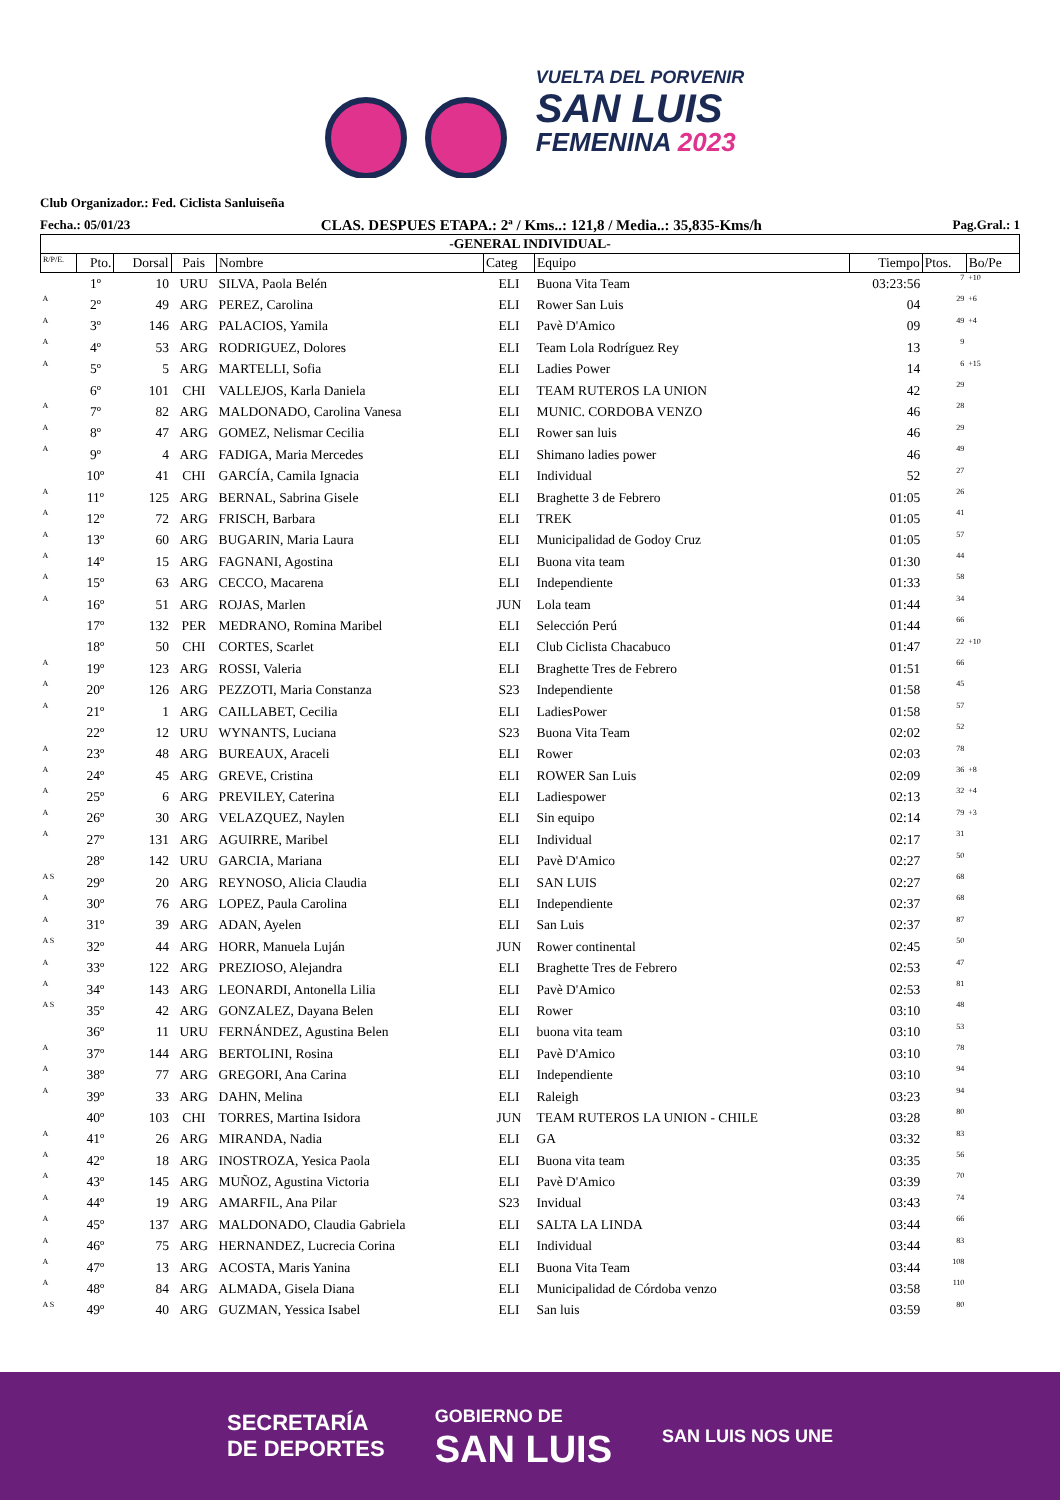VUELTA DEL PORVENIR
SAN LUIS
FEMENINA 2023
Club Organizador.: Fed. Ciclista Sanluiseña
Fecha.: 05/01/23 CLAS. DESPUES ETAPA.: 2ª / Kms..: 121,8 / Media..: 35,835-Kms/h Pag.Gral.: 1
| -GENERAL INDIVIDUAL- | | | | | | | | | |
| --- | --- | --- | --- | --- | --- | --- | --- | --- | --- |
| R/P/E. | Pto. | Dorsal | Pais | Nombre | Categ | Equipo | Tiempo | Ptos. | Bo/Pe |
| | 1º | 10 | URU | SILVA, Paola Belén | ELI | Buona Vita Team | 03:23:56 | 7 | +10 |
| A | 2º | 49 | ARG | PEREZ, Carolina | ELI | Rower San Luis | 04 | 29 | +6 |
| A | 3º | 146 | ARG | PALACIOS, Yamila | ELI | Pavè D'Amico | 09 | 49 | +4 |
| A | 4º | 53 | ARG | RODRIGUEZ, Dolores | ELI | Team Lola Rodríguez Rey | 13 | 9 | |
| A | 5º | 5 | ARG | MARTELLI, Sofia | ELI | Ladies Power | 14 | 6 | +15 |
| | 6º | 101 | CHI | VALLEJOS, Karla Daniela | ELI | TEAM RUTEROS LA UNION | 42 | 29 | |
| A | 7º | 82 | ARG | MALDONADO, Carolina Vanesa | ELI | MUNIC. CORDOBA VENZO | 46 | 28 | |
| A | 8º | 47 | ARG | GOMEZ, Nelismar Cecilia | ELI | Rower san luis | 46 | 29 | |
| A | 9º | 4 | ARG | FADIGA, Maria Mercedes | ELI | Shimano ladies power | 46 | 49 | |
| | 10º | 41 | CHI | GARCÍA, Camila Ignacia | ELI | Individual | 52 | 27 | |
| A | 11º | 125 | ARG | BERNAL, Sabrina Gisele | ELI | Braghette 3 de Febrero | 01:05 | 26 | |
| A | 12º | 72 | ARG | FRISCH, Barbara | ELI | TREK | 01:05 | 41 | |
| A | 13º | 60 | ARG | BUGARIN, Maria Laura | ELI | Municipalidad de Godoy Cruz | 01:05 | 57 | |
| A | 14º | 15 | ARG | FAGNANI, Agostina | ELI | Buona vita team | 01:30 | 44 | |
| A | 15º | 63 | ARG | CECCO, Macarena | ELI | Independiente | 01:33 | 58 | |
| A | 16º | 51 | ARG | ROJAS, Marlen | JUN | Lola team | 01:44 | 34 | |
| | 17º | 132 | PER | MEDRANO, Romina Maribel | ELI | Selección Perú | 01:44 | 66 | |
| | 18º | 50 | CHI | CORTES, Scarlet | ELI | Club Ciclista Chacabuco | 01:47 | 22 | +10 |
| A | 19º | 123 | ARG | ROSSI, Valeria | ELI | Braghette Tres de Febrero | 01:51 | 66 | |
| A | 20º | 126 | ARG | PEZZOTI, Maria Constanza | S23 | Independiente | 01:58 | 45 | |
| A | 21º | 1 | ARG | CAILLABET, Cecilia | ELI | LadiesPower | 01:58 | 57 | |
| | 22º | 12 | URU | WYNANTS, Luciana | S23 | Buona Vita Team | 02:02 | 52 | |
| A | 23º | 48 | ARG | BUREAUX, Araceli | ELI | Rower | 02:03 | 78 | |
| A | 24º | 45 | ARG | GREVE, Cristina | ELI | ROWER San Luis | 02:09 | 36 | +8 |
| A | 25º | 6 | ARG | PREVILEY, Caterina | ELI | Ladiespower | 02:13 | 32 | +4 |
| A | 26º | 30 | ARG | VELAZQUEZ, Naylen | ELI | Sin equipo | 02:14 | 79 | +3 |
| A | 27º | 131 | ARG | AGUIRRE, Maribel | ELI | Individual | 02:17 | 31 | |
| | 28º | 142 | URU | GARCIA, Mariana | ELI | Pavè D'Amico | 02:27 | 50 | |
| A S | 29º | 20 | ARG | REYNOSO, Alicia Claudia | ELI | SAN LUIS | 02:27 | 68 | |
| A | 30º | 76 | ARG | LOPEZ, Paula Carolina | ELI | Independiente | 02:37 | 68 | |
| A | 31º | 39 | ARG | ADAN, Ayelen | ELI | San Luis | 02:37 | 87 | |
| A S | 32º | 44 | ARG | HORR, Manuela Luján | JUN | Rower continental | 02:45 | 50 | |
| A | 33º | 122 | ARG | PREZIOSO, Alejandra | ELI | Braghette Tres de Febrero | 02:53 | 47 | |
| A | 34º | 143 | ARG | LEONARDI, Antonella Lilia | ELI | Pavè D'Amico | 02:53 | 81 | |
| A S | 35º | 42 | ARG | GONZALEZ, Dayana Belen | ELI | Rower | 03:10 | 48 | |
| | 36º | 11 | URU | FERNÁNDEZ, Agustina Belen | ELI | buona vita team | 03:10 | 53 | |
| A | 37º | 144 | ARG | BERTOLINI, Rosina | ELI | Pavè D'Amico | 03:10 | 78 | |
| A | 38º | 77 | ARG | GREGORI, Ana Carina | ELI | Independiente | 03:10 | 94 | |
| A | 39º | 33 | ARG | DAHN, Melina | ELI | Raleigh | 03:23 | 94 | |
| | 40º | 103 | CHI | TORRES, Martina Isidora | JUN | TEAM RUTEROS LA UNION - CHILE | 03:28 | 80 | |
| A | 41º | 26 | ARG | MIRANDA, Nadia | ELI | GA | 03:32 | 83 | |
| A | 42º | 18 | ARG | INOSTROZA, Yesica Paola | ELI | Buona vita team | 03:35 | 56 | |
| A | 43º | 145 | ARG | MUÑOZ, Agustina Victoria | ELI | Pavè D'Amico | 03:39 | 70 | |
| A | 44º | 19 | ARG | AMARFIL, Ana Pilar | S23 | Invidual | 03:43 | 74 | |
| A | 45º | 137 | ARG | MALDONADO, Claudia Gabriela | ELI | SALTA LA LINDA | 03:44 | 66 | |
| A | 46º | 75 | ARG | HERNANDEZ, Lucrecia Corina | ELI | Individual | 03:44 | 83 | |
| A | 47º | 13 | ARG | ACOSTA, Maris Yanina | ELI | Buona Vita Team | 03:44 | 108 | |
| A | 48º | 84 | ARG | ALMADA, Gisela Diana | ELI | Municipalidad de Córdoba venzo | 03:58 | 110 | |
| A S | 49º | 40 | ARG | GUZMAN, Yessica Isabel | ELI | San luis | 03:59 | 80 | |
SECRETARÍA
DE DEPORTES
GOBIERNO DE
SAN LUIS
SAN LUIS NOS UNE